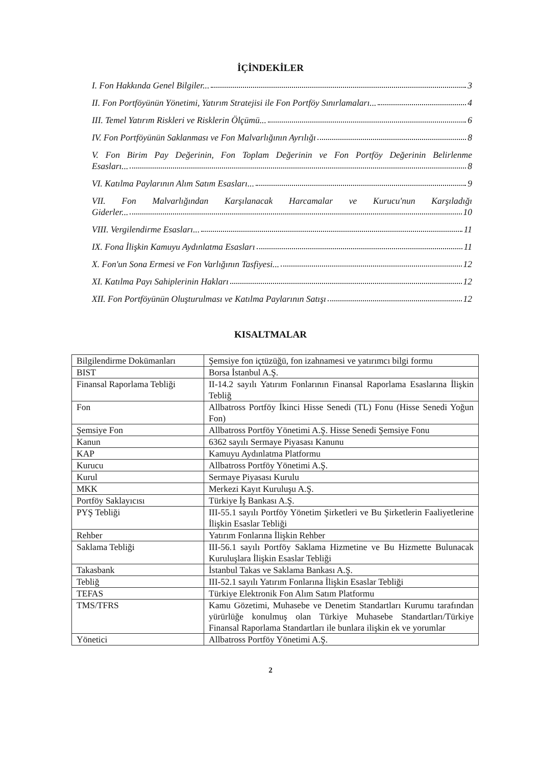İÇİNDEKİLER
I. Fon Hakkında Genel Bilgiler... 3
II. Fon Portföyünün Yönetimi, Yatırım Stratejisi ile Fon Portföy Sınırlamaları... 4
III. Temel Yatırım Riskleri ve Risklerin Ölçümü... 6
IV. Fon Portföyünün Saklanması ve Fon Malvarlığının Ayrılığı 8
V. Fon Birim Pay Değerinin, Fon Toplam Değerinin ve Fon Portföy Değerinin Belirlenme
Esasları... 8
VI. Katılma Paylarının Alım Satım Esasları... 9
VII. Fon Malvarlığından Karşılanacak Harcamalar ve Kurucu'nun Karşıladığı
Giderler... 10
VIII. Vergilendirme Esasları... 11
IX. Fona İlişkin Kamuyu Aydınlatma Esasları 11
X. Fon'un Sona Ermesi ve Fon Varlığının Tasfiyesi... 12
XI. Katılma Payı Sahiplerinin Hakları 12
XII. Fon Portföyünün Oluşturulması ve Katılma Paylarının Satışı 12
KISALTMALAR
| Bilgilendirme Dokümanları | Şemsiye fon içtüzüğü, fon izahnamesi ve yatırımcı bilgi formu |
| BIST | Borsa İstanbul A.Ş. |
| Finansal Raporlama Tebliği | II-14.2 sayılı Yatırım Fonlarının Finansal Raporlama Esaslarına İlişkin Tebliğ |
| Fon | Allbatross Portföy İkinci Hisse Senedi (TL) Fonu (Hisse Senedi Yoğun Fon) |
| Şemsiye Fon | Allbatross Portföy Yönetimi A.Ş. Hisse Senedi Şemsiye Fonu |
| Kanun | 6362 sayılı Sermaye Piyasası Kanunu |
| KAP | Kamuyu Aydınlatma Platformu |
| Kurucu | Allbatross Portföy Yönetimi A.Ş. |
| Kurul | Sermaye Piyasası Kurulu |
| MKK | Merkezi Kayıt Kuruluşu A.Ş. |
| Portföy Saklayıcısı | Türkiye İş Bankası A.Ş. |
| PYŞ Tebliği | III-55.1 sayılı Portföy Yönetim Şirketleri ve Bu Şirketlerin Faaliyetlerine İlişkin Esaslar Tebliği |
| Rehber | Yatırım Fonlarına İlişkin Rehber |
| Saklama Tebliği | III-56.1 sayılı Portföy Saklama Hizmetine ve Bu Hizmette Bulunacak Kuruluşlara İlişkin Esaslar Tebliği |
| Takasbank | İstanbul Takas ve Saklama Bankası A.Ş. |
| Tebliğ | III-52.1 sayılı Yatırım Fonlarına İlişkin Esaslar Tebliği |
| TEFAS | Türkiye Elektronik Fon Alım Satım Platformu |
| TMS/TFRS | Kamu Gözetimi, Muhasebe ve Denetim Standartları Kurumu tarafından yürürlüğe konulmuş olan Türkiye Muhasebe Standartları/Türkiye Finansal Raporlama Standartları ile bunlara ilişkin ek ve yorumlar |
| Yönetici | Allbatross Portföy Yönetimi A.Ş. |
2